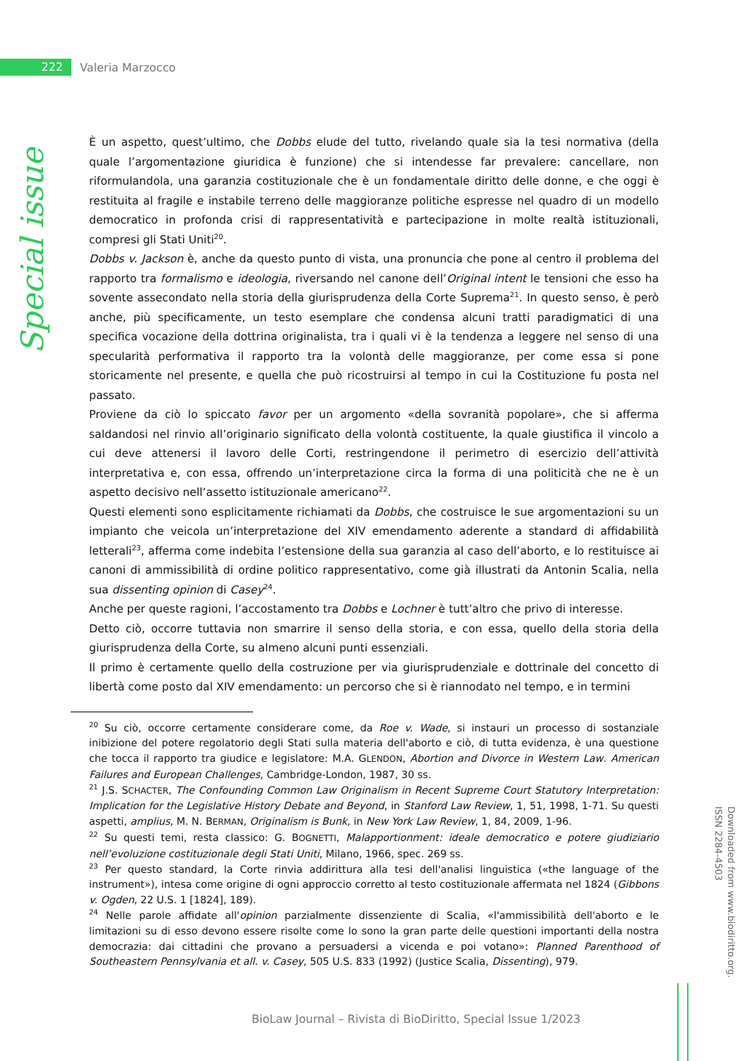222
Valeria Marzocco
Special issue
È un aspetto, quest’ultimo, che Dobbs elude del tutto, rivelando quale sia la tesi normativa (della quale l’argomentazione giuridica è funzione) che si intendesse far prevalere: cancellare, non riformulandola, una garanzia costituzionale che è un fondamentale diritto delle donne, e che oggi è restituita al fragile e instabile terreno delle maggioranze politiche espresse nel quadro di un modello democratico in profonda crisi di rappresentatività e partecipazione in molte realtà istituzionali, compresi gli Stati Uniti<sup>20</sup>.
Dobbs v. Jackson è, anche da questo punto di vista, una pronuncia che pone al centro il problema del rapporto tra formalismo e ideologia, riversando nel canone dell’Original intent le tensioni che esso ha sovente assecondato nella storia della giurisprudenza della Corte Suprema<sup>21</sup>. In questo senso, è però anche, più specificamente, un testo esemplare che condensa alcuni tratti paradigmatici di una specifica vocazione della dottrina originalista, tra i quali vi è la tendenza a leggere nel senso di una specularità performativa il rapporto tra la volontà delle maggioranze, per come essa si pone storicamente nel presente, e quella che può ricostruirsi al tempo in cui la Costituzione fu posta nel passato.
Proviene da ciò lo spiccato favor per un argomento «della sovranità popolare», che si afferma saldandosi nel rinvio all’originario significato della volontà costituente, la quale giustifica il vincolo a cui deve attenersi il lavoro delle Corti, restringendone il perimetro di esercizio dell’attività interpretativa e, con essa, offrendo un’interpretazione circa la forma di una politicità che ne è un aspetto decisivo nell’assetto istituzionale americano<sup>22</sup>.
Questi elementi sono esplicitamente richiamati da Dobbs, che costruisce le sue argomentazioni su un impianto che veicola un’interpretazione del XIV emendamento aderente a standard di affidabilità letterali<sup>23</sup>, afferma come indebita l’estensione della sua garanzia al caso dell’aborto, e lo restituisce ai canoni di ammissibilità di ordine politico rappresentativo, come già illustrati da Antonin Scalia, nella sua dissenting opinion di Casey<sup>24</sup>.
Anche per queste ragioni, l’accostamento tra Dobbs e Lochner è tutt’altro che privo di interesse.
Detto ciò, occorre tuttavia non smarrire il senso della storia, e con essa, quello della storia della giurisprudenza della Corte, su almeno alcuni punti essenziali.
Il primo è certamente quello della costruzione per via giurisprudenziale e dottrinale del concetto di libertà come posto dal XIV emendamento: un percorso che si è riannodato nel tempo, e in termini
<sup>20</sup> Su ciò, occorre certamente considerare come, da Roe v. Wade, si instauri un processo di sostanziale inibizione del potere regolatorio degli Stati sulla materia dell'aborto e ciò, di tutta evidenza, è una questione che tocca il rapporto tra giudice e legislatore: M.A. GLENDON, Abortion and Divorce in Western Law. American Failures and European Challenges, Cambridge-London, 1987, 30 ss.
<sup>21</sup> J.S. SCHACTER, The Confounding Common Law Originalism in Recent Supreme Court Statutory Interpretation: Implication for the Legislative History Debate and Beyond, in Stanford Law Review, 1, 51, 1998, 1-71. Su questi aspetti, amplius, M. N. BERMAN, Originalism is Bunk, in New York Law Review, 1, 84, 2009, 1-96.
<sup>22</sup> Su questi temi, resta classico: G. BOGNETTI, Malapportionment: ideale democratico e potere giudiziario nell’evoluzione costituzionale degli Stati Uniti, Milano, 1966, spec. 269 ss.
<sup>23</sup> Per questo standard, la Corte rinvia addirittura alla tesi dell'analisi linguistica («the language of the instrument»), intesa come origine di ogni approccio corretto al testo costituzionale affermata nel 1824 (Gibbons v. Ogden, 22 U.S. 1 [1824], 189).
<sup>24</sup> Nelle parole affidate all'opinion parzialmente dissenziente di Scalia, «l'ammissibilità dell'aborto e le limitazioni su di esso devono essere risolte come lo sono la gran parte delle questioni importanti della nostra democrazia: dai cittadini che provano a persuadersi a vicenda e poi votano»: Planned Parenthood of Southeastern Pennsylvania et all. v. Casey, 505 U.S. 833 (1992) (Justice Scalia, Dissenting), 979.
Downloaded from www.biodiritto.org.
ISSN 2284-4503
BioLaw Journal – Rivista di BioDiritto, Special Issue 1/2023